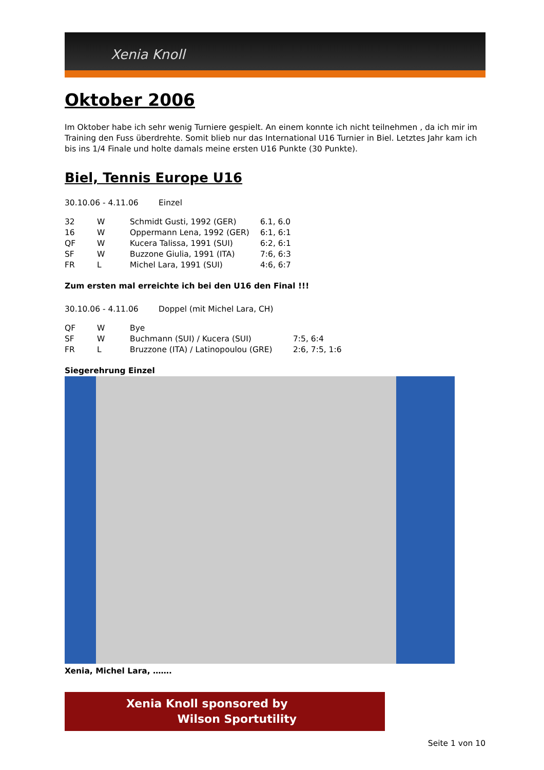Xenia Knoll
Oktober 2006
Im Oktober habe ich sehr wenig Turniere gespielt. An einem konnte ich nicht teilnehmen , da ich mir im Training den Fuss überdrehte. Somit blieb nur das International U16 Turnier in Biel. Letztes Jahr kam ich bis ins 1/4 Finale und holte damals meine ersten U16 Punkte (30 Punkte).
Biel, Tennis Europe U16
30.10.06 - 4.11.06 Einzel
| 32 | W | Schmidt Gusti, 1992 (GER) | 6.1, 6.0 |
| 16 | W | Oppermann Lena, 1992 (GER) | 6:1, 6:1 |
| QF | W | Kucera Talissa, 1991 (SUI) | 6:2, 6:1 |
| SF | W | Buzzone Giulia, 1991 (ITA) | 7:6, 6:3 |
| FR | L | Michel Lara, 1991 (SUI) | 4:6, 6:7 |
Zum ersten mal erreichte ich bei den U16 den Final !!!
30.10.06 - 4.11.06 Doppel (mit Michel Lara, CH)
| QF | W | Bye | |
| SF | W | Buchmann (SUI) / Kucera (SUI) | 7:5, 6:4 |
| FR | L | Bruzzone (ITA) / Latinopoulou (GRE) | 2:6, 7:5, 1:6 |
Siegerehrung Einzel
Xenia, Michel Lara, …….
Xenia Knoll sponsored by
Wilson Sportutility
Seite 1 von 10